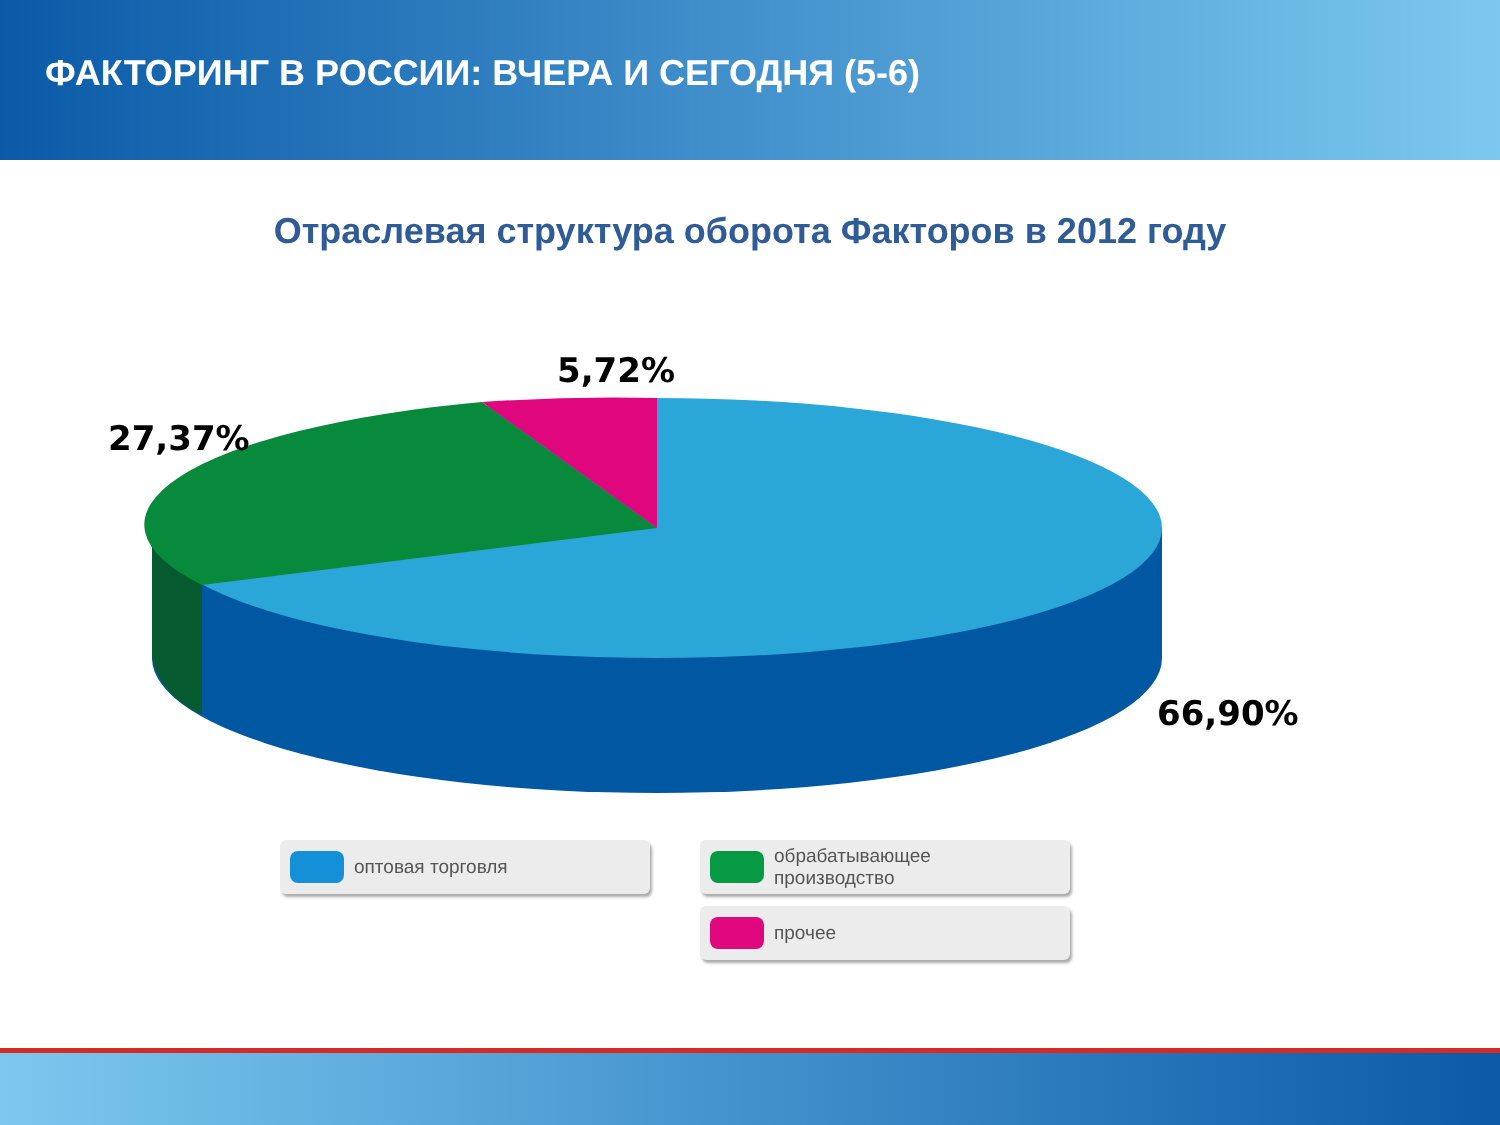ФАКТОРИНГ В РОССИИ: ВЧЕРА И СЕГОДНЯ (5-6)
Отраслевая структура оборота Факторов в 2012 году
5,72%
27,37%
66,90%
оптовая торговля
обрабатывающее
производство
прочее